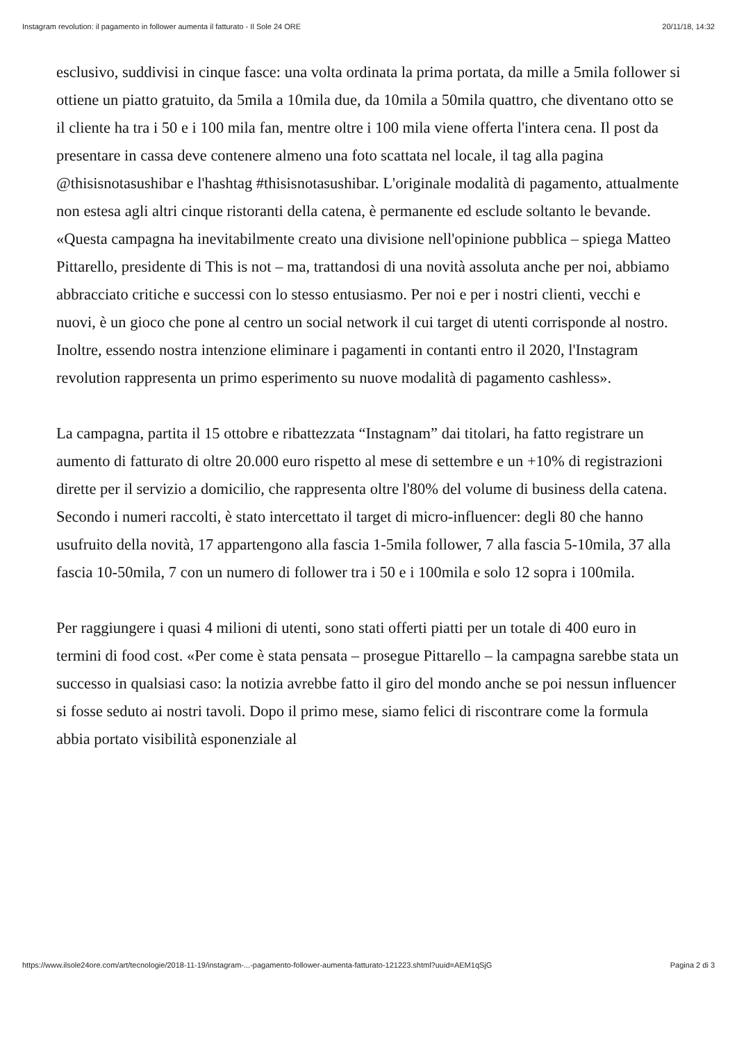Instagram revolution: il pagamento in follower aumenta il fatturato - Il Sole 24 ORE 20/11/18, 14:32
esclusivo, suddivisi in cinque fasce: una volta ordinata la prima portata, da mille a 5mila follower si ottiene un piatto gratuito, da 5mila a 10mila due, da 10mila a 50mila quattro, che diventano otto se il cliente ha tra i 50 e i 100 mila fan, mentre oltre i 100 mila viene offerta l'intera cena. Il post da presentare in cassa deve contenere almeno una foto scattata nel locale, il tag alla pagina @thisisnotasushibar e l'hashtag #thisisnotasushibar. L'originale modalità di pagamento, attualmente non estesa agli altri cinque ristoranti della catena, è permanente ed esclude soltanto le bevande. «Questa campagna ha inevitabilmente creato una divisione nell'opinione pubblica – spiega Matteo Pittarello, presidente di This is not – ma, trattandosi di una novità assoluta anche per noi, abbiamo abbracciato critiche e successi con lo stesso entusiasmo. Per noi e per i nostri clienti, vecchi e nuovi, è un gioco che pone al centro un social network il cui target di utenti corrisponde al nostro. Inoltre, essendo nostra intenzione eliminare i pagamenti in contanti entro il 2020, l'Instagram revolution rappresenta un primo esperimento su nuove modalità di pagamento cashless».
La campagna, partita il 15 ottobre e ribattezzata “Instagnam” dai titolari, ha fatto registrare un aumento di fatturato di oltre 20.000 euro rispetto al mese di settembre e un +10% di registrazioni dirette per il servizio a domicilio, che rappresenta oltre l'80% del volume di business della catena. Secondo i numeri raccolti, è stato intercettato il target di micro-influencer: degli 80 che hanno usufruito della novità, 17 appartengono alla fascia 1-5mila follower, 7 alla fascia 5-10mila, 37 alla fascia 10-50mila, 7 con un numero di follower tra i 50 e i 100mila e solo 12 sopra i 100mila.
Per raggiungere i quasi 4 milioni di utenti, sono stati offerti piatti per un totale di 400 euro in termini di food cost. «Per come è stata pensata – prosegue Pittarello – la campagna sarebbe stata un successo in qualsiasi caso: la notizia avrebbe fatto il giro del mondo anche se poi nessun influencer si fosse seduto ai nostri tavoli. Dopo il primo mese, siamo felici di riscontrare come la formula abbia portato visibilità esponenziale al
https://www.ilsole24ore.com/art/tecnologie/2018-11-19/instagram-...-pagamento-follower-aumenta-fatturato-121223.shtml?uuid=AEM1qSjG Pagina 2 di 3